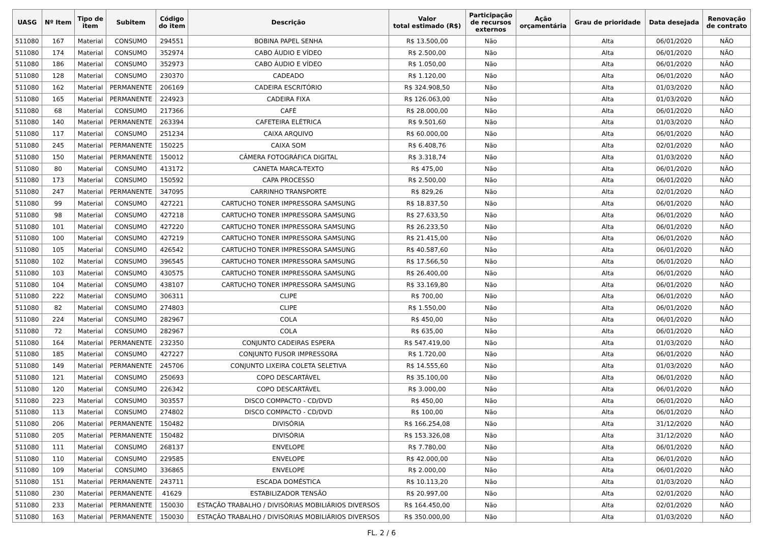| UASG | Nº Item | Tipo de item | Subitem | Código do item | Descrição | Valor total estimado (R$) | Participação de recursos externos | Ação orçamentária | Grau de prioridade | Data desejada | Renovação de contrato |
| --- | --- | --- | --- | --- | --- | --- | --- | --- | --- | --- | --- |
| 511080 | 167 | Material | CONSUMO | 294551 | BOBINA PAPEL SENHA | R$ 13.500,00 | Não | | Alta | 06/01/2020 | NÃO |
| 511080 | 174 | Material | CONSUMO | 352974 | CABO ÁUDIO E VÍDEO | R$ 2.500,00 | Não | | Alta | 06/01/2020 | NÃO |
| 511080 | 186 | Material | CONSUMO | 352973 | CABO ÁUDIO E VÍDEO | R$ 1.050,00 | Não | | Alta | 06/01/2020 | NÃO |
| 511080 | 128 | Material | CONSUMO | 230370 | CADEADO | R$ 1.120,00 | Não | | Alta | 06/01/2020 | NÃO |
| 511080 | 162 | Material | PERMANENTE | 206169 | CADEIRA ESCRITÓRIO | R$ 324.908,50 | Não | | Alta | 01/03/2020 | NÃO |
| 511080 | 165 | Material | PERMANENTE | 224923 | CADEIRA FIXA | R$ 126.063,00 | Não | | Alta | 01/03/2020 | NÃO |
| 511080 | 68 | Material | CONSUMO | 217366 | CAFÉ | R$ 28.000,00 | Não | | Alta | 06/01/2020 | NÃO |
| 511080 | 140 | Material | PERMANENTE | 263394 | CAFETEIRA ELÉTRICA | R$ 9.501,60 | Não | | Alta | 01/03/2020 | NÃO |
| 511080 | 117 | Material | CONSUMO | 251234 | CAIXA ARQUIVO | R$ 60.000,00 | Não | | Alta | 06/01/2020 | NÃO |
| 511080 | 245 | Material | PERMANENTE | 150225 | CAIXA SOM | R$ 6.408,76 | Não | | Alta | 02/01/2020 | NÃO |
| 511080 | 150 | Material | PERMANENTE | 150012 | CÂMERA FOTOGRÁFICA DIGITAL | R$ 3.318,74 | Não | | Alta | 01/03/2020 | NÃO |
| 511080 | 80 | Material | CONSUMO | 413172 | CANETA MARCA-TEXTO | R$ 475,00 | Não | | Alta | 06/01/2020 | NÃO |
| 511080 | 173 | Material | CONSUMO | 150592 | CAPA PROCESSO | R$ 2.500,00 | Não | | Alta | 06/01/2020 | NÃO |
| 511080 | 247 | Material | PERMANENTE | 347095 | CARRINHO TRANSPORTE | R$ 829,26 | Não | | Alta | 02/01/2020 | NÃO |
| 511080 | 99 | Material | CONSUMO | 427221 | CARTUCHO TONER IMPRESSORA SAMSUNG | R$ 18.837,50 | Não | | Alta | 06/01/2020 | NÃO |
| 511080 | 98 | Material | CONSUMO | 427218 | CARTUCHO TONER IMPRESSORA SAMSUNG | R$ 27.633,50 | Não | | Alta | 06/01/2020 | NÃO |
| 511080 | 101 | Material | CONSUMO | 427220 | CARTUCHO TONER IMPRESSORA SAMSUNG | R$ 26.233,50 | Não | | Alta | 06/01/2020 | NÃO |
| 511080 | 100 | Material | CONSUMO | 427219 | CARTUCHO TONER IMPRESSORA SAMSUNG | R$ 21.415,00 | Não | | Alta | 06/01/2020 | NÃO |
| 511080 | 105 | Material | CONSUMO | 426542 | CARTUCHO TONER IMPRESSORA SAMSUNG | R$ 40.587,60 | Não | | Alta | 06/01/2020 | NÃO |
| 511080 | 102 | Material | CONSUMO | 396545 | CARTUCHO TONER IMPRESSORA SAMSUNG | R$ 17.566,50 | Não | | Alta | 06/01/2020 | NÃO |
| 511080 | 103 | Material | CONSUMO | 430575 | CARTUCHO TONER IMPRESSORA SAMSUNG | R$ 26.400,00 | Não | | Alta | 06/01/2020 | NÃO |
| 511080 | 104 | Material | CONSUMO | 438107 | CARTUCHO TONER IMPRESSORA SAMSUNG | R$ 33.169,80 | Não | | Alta | 06/01/2020 | NÃO |
| 511080 | 222 | Material | CONSUMO | 306311 | CLIPE | R$ 700,00 | Não | | Alta | 06/01/2020 | NÃO |
| 511080 | 82 | Material | CONSUMO | 274803 | CLIPE | R$ 1.550,00 | Não | | Alta | 06/01/2020 | NÃO |
| 511080 | 224 | Material | CONSUMO | 282967 | COLA | R$ 450,00 | Não | | Alta | 06/01/2020 | NÃO |
| 511080 | 72 | Material | CONSUMO | 282967 | COLA | R$ 635,00 | Não | | Alta | 06/01/2020 | NÃO |
| 511080 | 164 | Material | PERMANENTE | 232350 | CONJUNTO CADEIRAS ESPERA | R$ 547.419,00 | Não | | Alta | 01/03/2020 | NÃO |
| 511080 | 185 | Material | CONSUMO | 427227 | CONJUNTO FUSOR IMPRESSORA | R$ 1.720,00 | Não | | Alta | 06/01/2020 | NÃO |
| 511080 | 149 | Material | PERMANENTE | 245706 | CONJUNTO LIXEIRA COLETA SELETIVA | R$ 14.555,60 | Não | | Alta | 01/03/2020 | NÃO |
| 511080 | 121 | Material | CONSUMO | 250693 | COPO DESCARTÁVEL | R$ 35.100,00 | Não | | Alta | 06/01/2020 | NÃO |
| 511080 | 120 | Material | CONSUMO | 226342 | COPO DESCARTÁVEL | R$ 3.000,00 | Não | | Alta | 06/01/2020 | NÃO |
| 511080 | 223 | Material | CONSUMO | 303557 | DISCO COMPACTO - CD/DVD | R$ 450,00 | Não | | Alta | 06/01/2020 | NÃO |
| 511080 | 113 | Material | CONSUMO | 274802 | DISCO COMPACTO - CD/DVD | R$ 100,00 | Não | | Alta | 06/01/2020 | NÃO |
| 511080 | 206 | Material | PERMANENTE | 150482 | DIVISÓRIA | R$ 166.254,08 | Não | | Alta | 31/12/2020 | NÃO |
| 511080 | 205 | Material | PERMANENTE | 150482 | DIVISÓRIA | R$ 153.326,08 | Não | | Alta | 31/12/2020 | NÃO |
| 511080 | 111 | Material | CONSUMO | 268137 | ENVELOPE | R$ 7.780,00 | Não | | Alta | 06/01/2020 | NÃO |
| 511080 | 110 | Material | CONSUMO | 229585 | ENVELOPE | R$ 42.000,00 | Não | | Alta | 06/01/2020 | NÃO |
| 511080 | 109 | Material | CONSUMO | 336865 | ENVELOPE | R$ 2.000,00 | Não | | Alta | 06/01/2020 | NÃO |
| 511080 | 151 | Material | PERMANENTE | 243711 | ESCADA DOMÉSTICA | R$ 10.113,20 | Não | | Alta | 01/03/2020 | NÃO |
| 511080 | 230 | Material | PERMANENTE | 41629 | ESTABILIZADOR TENSÃO | R$ 20.997,00 | Não | | Alta | 02/01/2020 | NÃO |
| 511080 | 233 | Material | PERMANENTE | 150030 | ESTAÇÃO TRABALHO / DIVISÓRIAS MOBILIÁRIOS DIVERSOS | R$ 164.450,00 | Não | | Alta | 02/01/2020 | NÃO |
| 511080 | 163 | Material | PERMANENTE | 150030 | ESTAÇÃO TRABALHO / DIVISÓRIAS MOBILIÁRIOS DIVERSOS | R$ 350.000,00 | Não | | Alta | 01/03/2020 | NÃO |
FL. 2 / 6